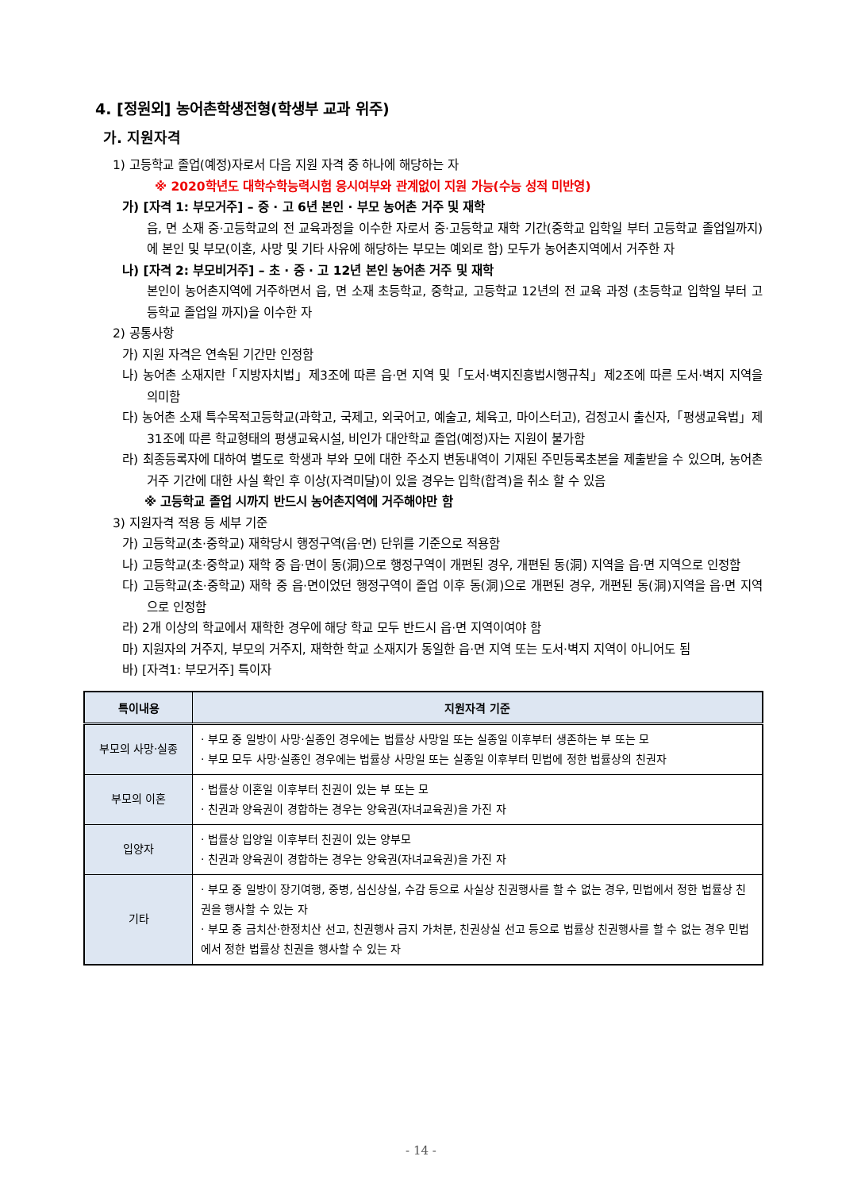4. [정원외] 농어촌학생전형(학생부 교과 위주)
가. 지원자격
1) 고등학교 졸업(예정)자로서 다음 지원 자격 중 하나에 해당하는 자
※ 2020학년도 대학수학능력시험 응시여부와 관계없이 지원 가능(수능 성적 미반영)
가) [자격 1: 부모거주] – 중 · 고 6년 본인 · 부모 농어촌 거주 및 재학
읍, 면 소재 중·고등학교의 전 교육과정을 이수한 자로서 중·고등학교 재학 기간(중학교 입학일 부터 고등학교 졸업일까지)에 본인 및 부모(이혼, 사망 및 기타 사유에 해당하는 부모는 예외로 함) 모두가 농어촌지역에서 거주한 자
나) [자격 2: 부모비거주] – 초 · 중 · 고 12년 본인 농어촌 거주 및 재학
본인이 농어촌지역에 거주하면서 읍, 면 소재 초등학교, 중학교, 고등학교 12년의 전 교육 과정 (초등학교 입학일 부터 고등학교 졸업일 까지)을 이수한 자
2) 공통사항
가) 지원 자격은 연속된 기간만 인정함
나) 농어촌 소재지란「지방자치법」제3조에 따른 읍·면 지역 및「도서·벽지진흥법시행규칙」제2조에 따른 도서·벽지 지역을 의미함
다) 농어촌 소재 특수목적고등학교(과학고, 국제고, 외국어고, 예술고, 체육고, 마이스터고), 검정고시 출신자,「평생교육법」제31조에 따른 학교형태의 평생교육시설, 비인가 대안학교 졸업(예정)자는 지원이 불가함
라) 최종등록자에 대하여 별도로 학생과 부와 모에 대한 주소지 변동내역이 기재된 주민등록초본을 제출받을 수 있으며, 농어촌 거주 기간에 대한 사실 확인 후 이상(자격미달)이 있을 경우는 입학(합격)을 취소 할 수 있음
※ 고등학교 졸업 시까지 반드시 농어촌지역에 거주해야만 함
3) 지원자격 적용 등 세부 기준
가) 고등학교(초·중학교) 재학당시 행정구역(읍·면) 단위를 기준으로 적용함
나) 고등학교(초·중학교) 재학 중 읍·면이 동(洞)으로 행정구역이 개편된 경우, 개편된 동(洞) 지역을 읍·면 지역으로 인정함
다) 고등학교(초·중학교) 재학 중 읍·면이었던 행정구역이 졸업 이후 동(洞)으로 개편된 경우, 개편된 동(洞)지역을 읍·면 지역으로 인정함
라) 2개 이상의 학교에서 재학한 경우에 해당 학교 모두 반드시 읍·면 지역이여야 함
마) 지원자의 거주지, 부모의 거주지, 재학한 학교 소재지가 동일한 읍·면 지역 또는 도서·벽지 지역이 아니어도 됨
바) [자격1: 부모거주] 특이자
| 특이내용 | 지원자격 기준 |
| --- | --- |
| 부모의 사망·실종 | · 부모 중 일방이 사망·실종인 경우에는 법률상 사망일 또는 실종일 이후부터 생존하는 부 또는 모 · 부모 모두 사망·실종인 경우에는 법률상 사망일 또는 실종일 이후부터 민법에 정한 법률상의 친권자 |
| 부모의 이혼 | · 법률상 이혼일 이후부터 친권이 있는 부 또는 모 · 친권과 양육권이 경합하는 경우는 양육권(자녀교육권)을 가진 자 |
| 입양자 | · 법률상 입양일 이후부터 친권이 있는 양부모 · 친권과 양육권이 경합하는 경우는 양육권(자녀교육권)을 가진 자 |
| 기타 | · 부모 중 일방이 장기여행, 중병, 심신상실, 수감 등으로 사실상 친권행사를 할 수 없는 경우, 민법에서 정한 법률상 친권을 행사할 수 있는 자 · 부모 중 금치산·한정치산 선고, 친권행사 금지 가처분, 친권상실 선고 등으로 법률상 친권행사를 할 수 없는 경우 민법에서 정한 법률상 친권을 행사할 수 있는 자 |
- 14 -